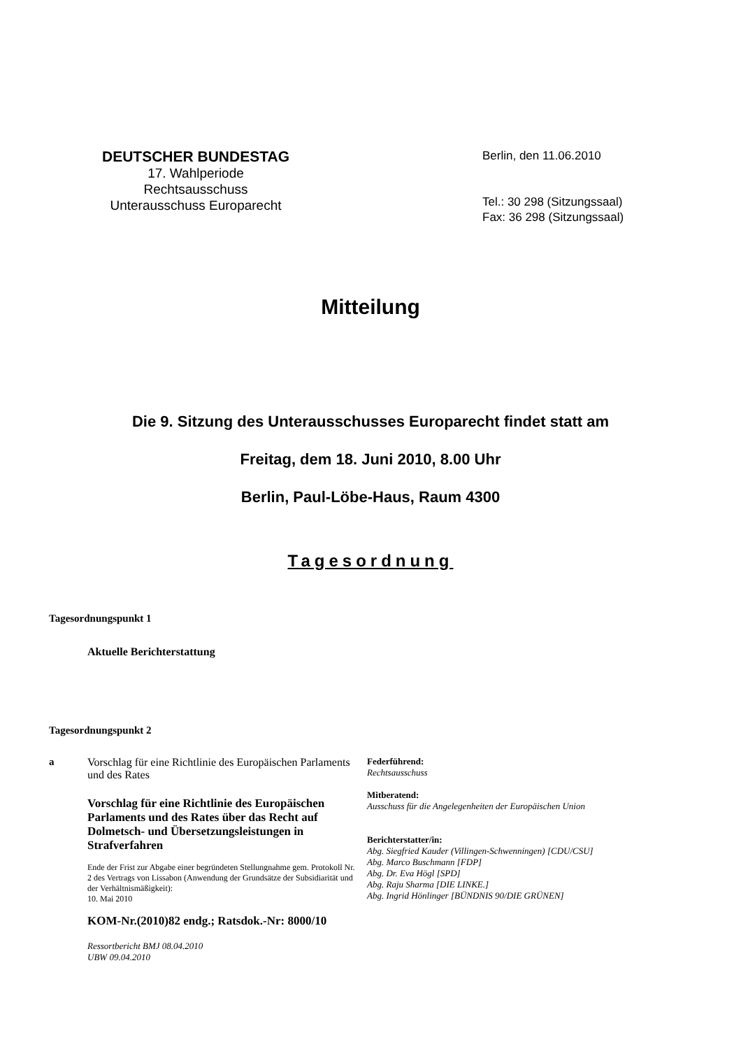DEUTSCHER BUNDESTAG
17. Wahlperiode
Rechtsausschuss
Unterausschuss Europarecht
Berlin, den 11.06.2010
Tel.: 30 298 (Sitzungssaal)
Fax: 36 298 (Sitzungssaal)
Mitteilung
Die 9. Sitzung des Unterausschusses Europarecht findet statt am
Freitag, dem 18. Juni 2010, 8.00 Uhr
Berlin, Paul-Löbe-Haus, Raum 4300
Tagesordnung
Tagesordnungspunkt 1
Aktuelle Berichterstattung
Tagesordnungspunkt 2
a Vorschlag für eine Richtlinie des Europäischen Parlaments und des Rates
Vorschlag für eine Richtlinie des Europäischen Parlaments und des Rates über das Recht auf Dolmetsch- und Übersetzungsleistungen in Strafverfahren
Ende der Frist zur Abgabe einer begründeten Stellungnahme gem. Protokoll Nr. 2 des Vertrags von Lissabon (Anwendung der Grundsätze der Subsidiarität und der Verhältnismäßigkeit):
10. Mai 2010
KOM-Nr.(2010)82 endg.; Ratsdok.-Nr: 8000/10
Ressortbericht BMJ 08.04.2010
UBW 09.04.2010
Federführend:
Rechtsausschuss
Mitberatend:
Ausschuss für die Angelegenheiten der Europäischen Union
Berichterstatter/in:
Abg. Siegfried Kauder (Villingen-Schwenningen) [CDU/CSU]
Abg. Marco Buschmann [FDP]
Abg. Dr. Eva Högl [SPD]
Abg. Raju Sharma [DIE LINKE.]
Abg. Ingrid Hönlinger [BÜNDNIS 90/DIE GRÜNEN]